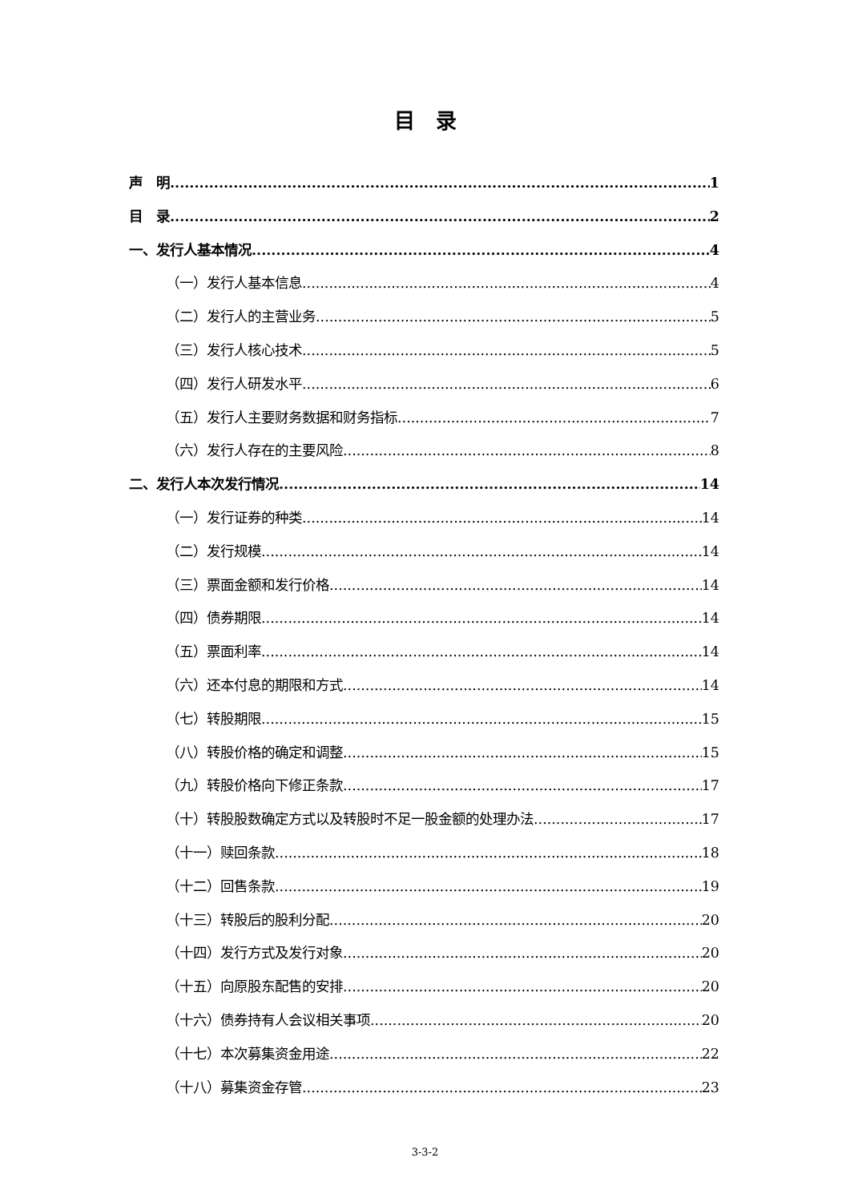目　录
声　明 1
目　录 2
一、发行人基本情况 4
（一）发行人基本信息 4
（二）发行人的主营业务 5
（三）发行人核心技术 5
（四）发行人研发水平 6
（五）发行人主要财务数据和财务指标 7
（六）发行人存在的主要风险 8
二、发行人本次发行情况 14
（一）发行证券的种类 14
（二）发行规模 14
（三）票面金额和发行价格 14
（四）债券期限 14
（五）票面利率 14
（六）还本付息的期限和方式 14
（七）转股期限 15
（八）转股价格的确定和调整 15
（九）转股价格向下修正条款 17
（十）转股股数确定方式以及转股时不足一股金额的处理办法 17
（十一）赎回条款 18
（十二）回售条款 19
（十三）转股后的股利分配 20
（十四）发行方式及发行对象 20
（十五）向原股东配售的安排 20
（十六）债券持有人会议相关事项 20
（十七）本次募集资金用途 22
（十八）募集资金存管 23
3-3-2